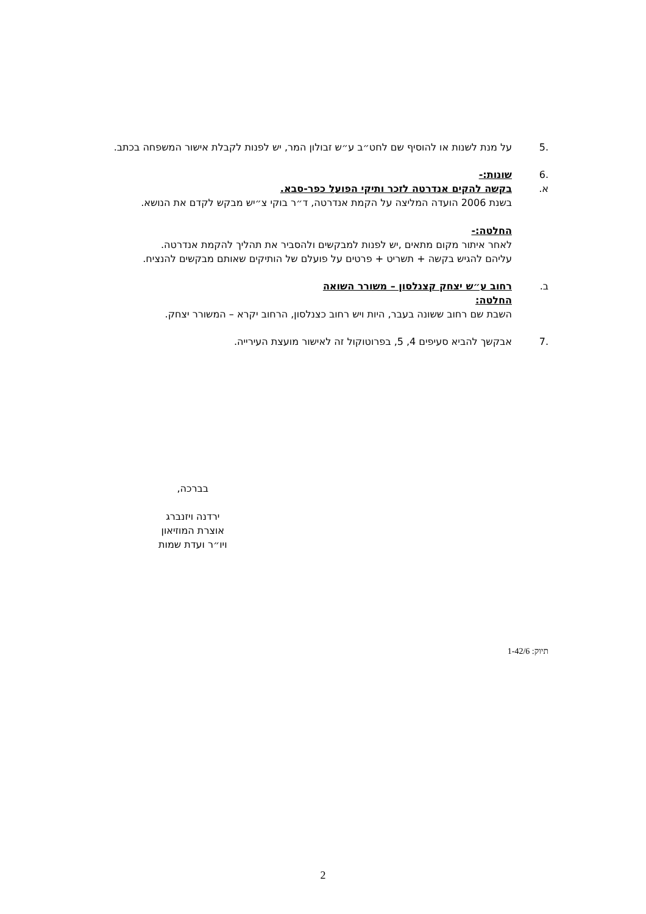.5 על מנת לשנות או להוסיף שם לחט״ב ע״ש זבולון המר, יש לפנות לקבלת אישור המשפחה בכתב.
.6 שונות:-
א. בקשה להקים אנדרטה לזכר ותיקי הפועל כפר-סבא.
בשנת 2006 הועדה המליצה על הקמת אנדרטה, ד״ר בוקי צ״יש מבקש לקדם את הנושא.
החלטה:-
לאחר איתור מקום מתאים ,יש לפנות למבקשים ולהסביר את תהליך להקמת אנדרטה.
עליהם להגיש בקשה + תשריט + פרטים על פועלם של הותיקים שאותם מבקשים להנציח.
ב. רחוב ע״ש יצחק קצנלסון – משורר השואה
החלטה:
השבת שם רחוב ששונה בעבר, היות ויש רחוב כצנלסון, הרחוב יקרא – המשורר יצחק.
.7 אבקשך להביא סעיפים 4, 5, בפרוטוקול זה לאישור מועצת העירייה.
בברכה,
ירדנה ויזנברג
אוצרת המוזיאון
ויו״ר ועדת שמות
תיוק: 1-42/6
2